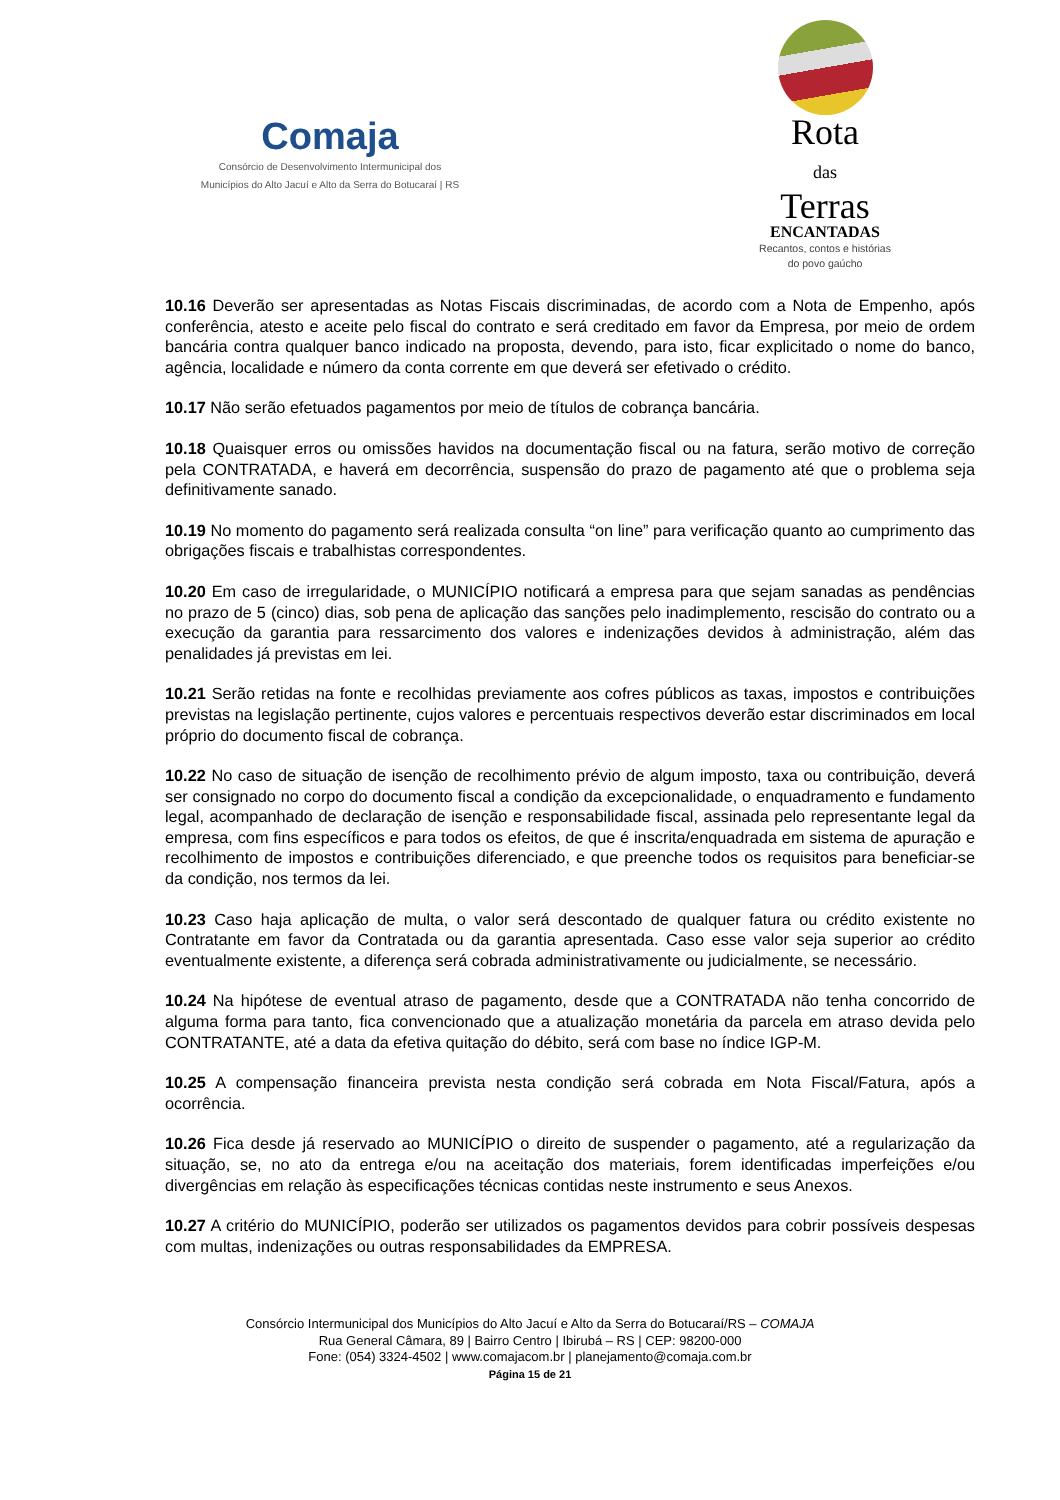Comaja
Consórcio de Desenvolvimento Intermunicipal dos
Municípios do Alto Jacuí e Alto da Serra do Botucaraí | RS
Rota
das
Terras
ENCANTADAS
Recantos, contos e histórias
do povo gaúcho
10.16 Deverão ser apresentadas as Notas Fiscais discriminadas, de acordo com a Nota de Empenho, após conferência, atesto e aceite pelo fiscal do contrato e será creditado em favor da Empresa, por meio de ordem bancária contra qualquer banco indicado na proposta, devendo, para isto, ficar explicitado o nome do banco, agência, localidade e número da conta corrente em que deverá ser efetivado o crédito.
10.17 Não serão efetuados pagamentos por meio de títulos de cobrança bancária.
10.18 Quaisquer erros ou omissões havidos na documentação fiscal ou na fatura, serão motivo de correção pela CONTRATADA, e haverá em decorrência, suspensão do prazo de pagamento até que o problema seja definitivamente sanado.
10.19 No momento do pagamento será realizada consulta “on line” para verificação quanto ao cumprimento das obrigações fiscais e trabalhistas correspondentes.
10.20 Em caso de irregularidade, o MUNICÍPIO notificará a empresa para que sejam sanadas as pendências no prazo de 5 (cinco) dias, sob pena de aplicação das sanções pelo inadimplemento, rescisão do contrato ou a execução da garantia para ressarcimento dos valores e indenizações devidos à administração, além das penalidades já previstas em lei.
10.21 Serão retidas na fonte e recolhidas previamente aos cofres públicos as taxas, impostos e contribuições previstas na legislação pertinente, cujos valores e percentuais respectivos deverão estar discriminados em local próprio do documento fiscal de cobrança.
10.22 No caso de situação de isenção de recolhimento prévio de algum imposto, taxa ou contribuição, deverá ser consignado no corpo do documento fiscal a condição da excepcionalidade, o enquadramento e fundamento legal, acompanhado de declaração de isenção e responsabilidade fiscal, assinada pelo representante legal da empresa, com fins específicos e para todos os efeitos, de que é inscrita/enquadrada em sistema de apuração e recolhimento de impostos e contribuições diferenciado, e que preenche todos os requisitos para beneficiar-se da condição, nos termos da lei.
10.23 Caso haja aplicação de multa, o valor será descontado de qualquer fatura ou crédito existente no Contratante em favor da Contratada ou da garantia apresentada. Caso esse valor seja superior ao crédito eventualmente existente, a diferença será cobrada administrativamente ou judicialmente, se necessário.
10.24 Na hipótese de eventual atraso de pagamento, desde que a CONTRATADA não tenha concorrido de alguma forma para tanto, fica convencionado que a atualização monetária da parcela em atraso devida pelo CONTRATANTE, até a data da efetiva quitação do débito, será com base no índice IGP-M.
10.25 A compensação financeira prevista nesta condição será cobrada em Nota Fiscal/Fatura, após a ocorrência.
10.26 Fica desde já reservado ao MUNICÍPIO o direito de suspender o pagamento, até a regularização da situação, se, no ato da entrega e/ou na aceitação dos materiais, forem identificadas imperfeições e/ou divergências em relação às especificações técnicas contidas neste instrumento e seus Anexos.
10.27 A critério do MUNICÍPIO, poderão ser utilizados os pagamentos devidos para cobrir possíveis despesas com multas, indenizações ou outras responsabilidades da EMPRESA.
Consórcio Intermunicipal dos Municípios do Alto Jacuí e Alto da Serra do Botucaraí/RS – COMAJA
Rua General Câmara, 89 | Bairro Centro | Ibirubá – RS | CEP: 98200-000
Fone: (054) 3324-4502 | www.comajacom.br | planejamento@comaja.com.br
Página 15 de 21